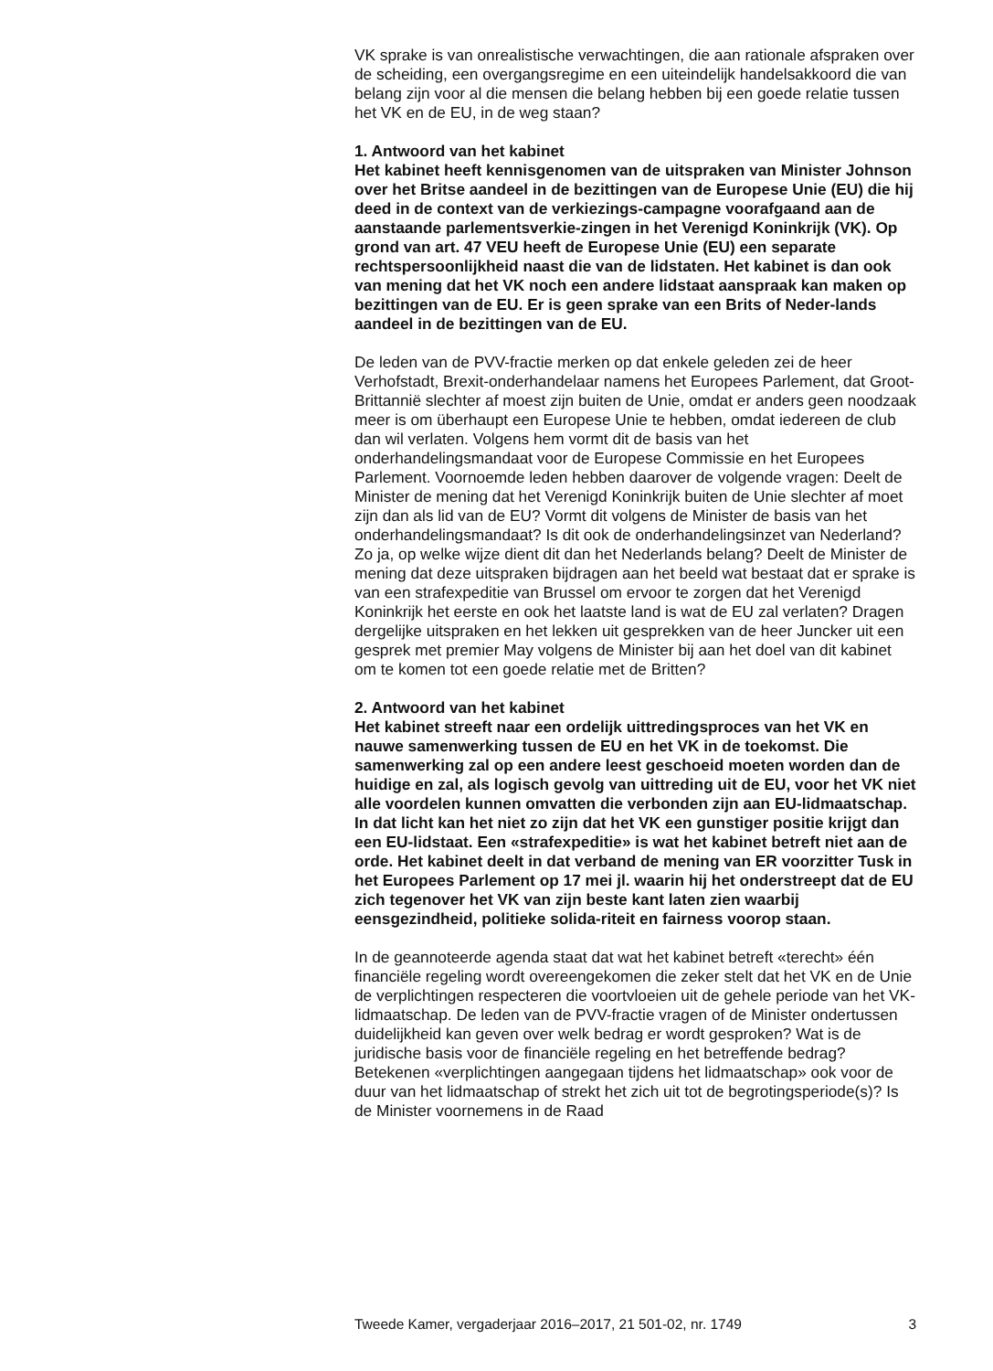VK sprake is van onrealistische verwachtingen, die aan rationale afspraken over de scheiding, een overgangsregime en een uiteindelijk handelsakkoord die van belang zijn voor al die mensen die belang hebben bij een goede relatie tussen het VK en de EU, in de weg staan?
1. Antwoord van het kabinet
Het kabinet heeft kennisgenomen van de uitspraken van Minister Johnson over het Britse aandeel in de bezittingen van de Europese Unie (EU) die hij deed in de context van de verkiezings-campagne voorafgaand aan de aanstaande parlementsverkie-zingen in het Verenigd Koninkrijk (VK). Op grond van art. 47 VEU heeft de Europese Unie (EU) een separate rechtspersoonlijkheid naast die van de lidstaten. Het kabinet is dan ook van mening dat het VK noch een andere lidstaat aanspraak kan maken op bezittingen van de EU. Er is geen sprake van een Brits of Neder-lands aandeel in de bezittingen van de EU.
De leden van de PVV-fractie merken op dat enkele geleden zei de heer Verhofstadt, Brexit-onderhandelaar namens het Europees Parlement, dat Groot-Brittannië slechter af moest zijn buiten de Unie, omdat er anders geen noodzaak meer is om überhaupt een Europese Unie te hebben, omdat iedereen de club dan wil verlaten. Volgens hem vormt dit de basis van het onderhandelingsmandaat voor de Europese Commissie en het Europees Parlement. Voornoemde leden hebben daarover de volgende vragen: Deelt de Minister de mening dat het Verenigd Koninkrijk buiten de Unie slechter af moet zijn dan als lid van de EU? Vormt dit volgens de Minister de basis van het onderhandelingsmandaat? Is dit ook de onderhandelingsinzet van Nederland? Zo ja, op welke wijze dient dit dan het Nederlands belang? Deelt de Minister de mening dat deze uitspraken bijdragen aan het beeld wat bestaat dat er sprake is van een strafexpeditie van Brussel om ervoor te zorgen dat het Verenigd Koninkrijk het eerste en ook het laatste land is wat de EU zal verlaten? Dragen dergelijke uitspraken en het lekken uit gesprekken van de heer Juncker uit een gesprek met premier May volgens de Minister bij aan het doel van dit kabinet om te komen tot een goede relatie met de Britten?
2. Antwoord van het kabinet
Het kabinet streeft naar een ordelijk uittredingsproces van het VK en nauwe samenwerking tussen de EU en het VK in de toekomst. Die samenwerking zal op een andere leest geschoeid moeten worden dan de huidige en zal, als logisch gevolg van uittreding uit de EU, voor het VK niet alle voordelen kunnen omvatten die verbonden zijn aan EU-lidmaatschap. In dat licht kan het niet zo zijn dat het VK een gunstiger positie krijgt dan een EU-lidstaat. Een «strafexpeditie» is wat het kabinet betreft niet aan de orde. Het kabinet deelt in dat verband de mening van ER voorzitter Tusk in het Europees Parlement op 17 mei jl. waarin hij het onderstreept dat de EU zich tegenover het VK van zijn beste kant laten zien waarbij eensgezindheid, politieke solida-riteit en fairness voorop staan.
In de geannoteerde agenda staat dat wat het kabinet betreft «terecht» één financiële regeling wordt overeengekomen die zeker stelt dat het VK en de Unie de verplichtingen respecteren die voortvloeien uit de gehele periode van het VK-lidmaatschap. De leden van de PVV-fractie vragen of de Minister ondertussen duidelijkheid kan geven over welk bedrag er wordt gesproken? Wat is de juridische basis voor de financiële regeling en het betreffende bedrag? Betekenen «verplichtingen aangegaan tijdens het lidmaatschap» ook voor de duur van het lidmaatschap of strekt het zich uit tot de begrotingsperiode(s)? Is de Minister voornemens in de Raad
Tweede Kamer, vergaderjaar 2016–2017, 21 501-02, nr. 1749 3